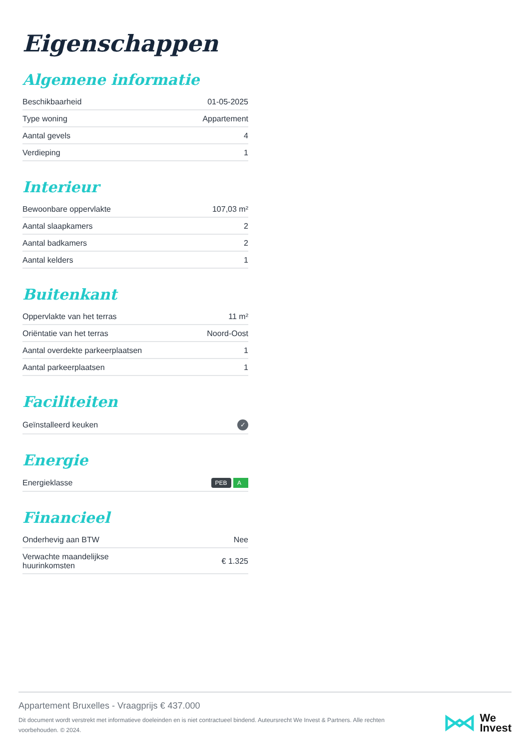Eigenschappen
Algemene informatie
| Beschikbaarheid | 01-05-2025 |
| Type woning | Appartement |
| Aantal gevels | 4 |
| Verdieping | 1 |
Interieur
| Bewoonbare oppervlakte | 107,03 m² |
| Aantal slaapkamers | 2 |
| Aantal badkamers | 2 |
| Aantal kelders | 1 |
Buitenkant
| Oppervlakte van het terras | 11 m² |
| Oriëntatie van het terras | Noord-Oost |
| Aantal overdekte parkeerplaatsen | 1 |
| Aantal parkeerplaatsen | 1 |
Faciliteiten
| Geïnstalleerd keuken | ✓ |
Energie
| Energieklasse | PEB A |
Financieel
| Onderhevig aan BTW | Nee |
| Verwachte maandelijkse huurinkomsten | € 1.325 |
Appartement Bruxelles - Vraagprijs € 437.000
Dit document wordt verstrekt met informatieve doeleinden en is niet contractueel bindend. Auteursrecht We Invest & Partners. Alle rechten voorbehouden. © 2024.
We
Invest